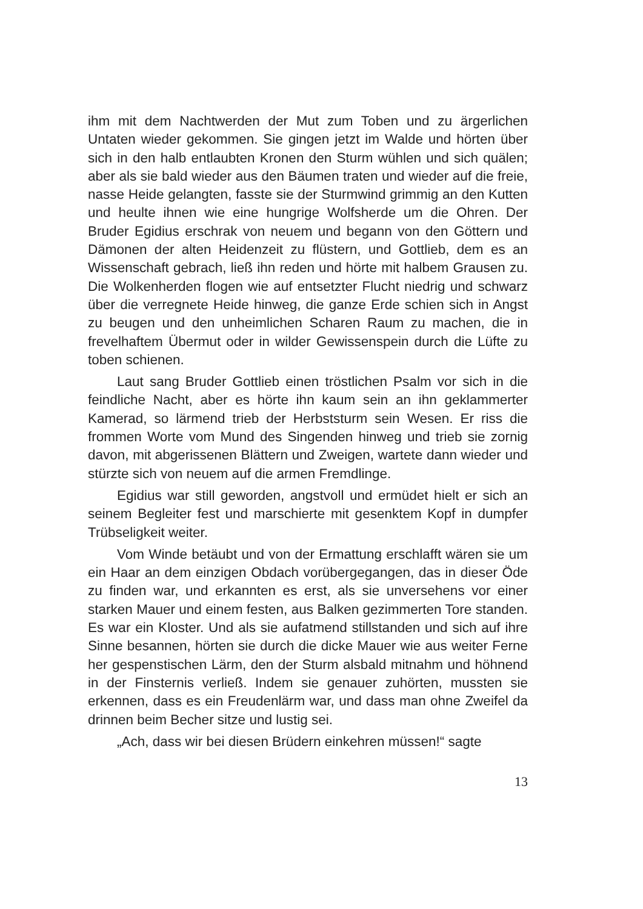ihm mit dem Nachtwerden der Mut zum Toben und zu ärgerlichen Untaten wieder gekommen. Sie gingen jetzt im Walde und hörten über sich in den halb entlaubten Kronen den Sturm wühlen und sich quälen; aber als sie bald wieder aus den Bäumen traten und wieder auf die freie, nasse Heide gelangten, fasste sie der Sturmwind grimmig an den Kutten und heulte ihnen wie eine hungrige Wolfsherde um die Ohren. Der Bruder Egidius erschrak von neuem und begann von den Göttern und Dämonen der alten Heidenzeit zu flüstern, und Gottlieb, dem es an Wissenschaft gebrach, ließ ihn reden und hörte mit halbem Grausen zu. Die Wolkenherden flogen wie auf entsetzter Flucht niedrig und schwarz über die verregnete Heide hinweg, die ganze Erde schien sich in Angst zu beugen und den unheimlichen Scharen Raum zu machen, die in frevelhaftem Übermut oder in wilder Gewissenspein durch die Lüfte zu toben schienen.
Laut sang Bruder Gottlieb einen tröstlichen Psalm vor sich in die feindliche Nacht, aber es hörte ihn kaum sein an ihn geklammerter Kamerad, so lärmend trieb der Herbststurm sein Wesen. Er riss die frommen Worte vom Mund des Singenden hinweg und trieb sie zornig davon, mit abgerissenen Blättern und Zweigen, wartete dann wieder und stürzte sich von neuem auf die armen Fremdlinge.
Egidius war still geworden, angstvoll und ermüdet hielt er sich an seinem Begleiter fest und marschierte mit gesenktem Kopf in dumpfer Trübseligkeit weiter.
Vom Winde betäubt und von der Ermattung erschlafft wären sie um ein Haar an dem einzigen Obdach vorübergegangen, das in dieser Öde zu finden war, und erkannten es erst, als sie unversehens vor einer starken Mauer und einem festen, aus Balken gezimmerten Tore standen. Es war ein Kloster. Und als sie aufatmend stillstanden und sich auf ihre Sinne besannen, hörten sie durch die dicke Mauer wie aus weiter Ferne her gespenstischen Lärm, den der Sturm alsbald mitnahm und höhnend in der Finsternis verließ. Indem sie genauer zuhörten, mussten sie erkennen, dass es ein Freudenlärm war, und dass man ohne Zweifel da drinnen beim Becher sitze und lustig sei.
„Ach, dass wir bei diesen Brüdern einkehren müssen!“ sagte
13